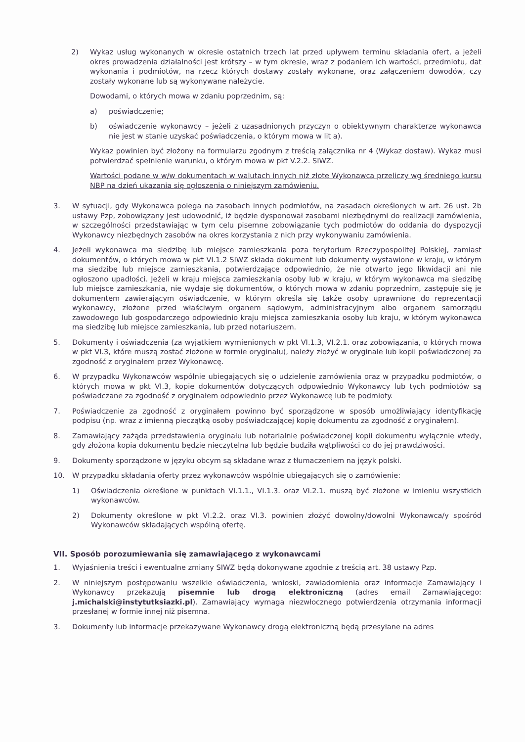2) Wykaz usług wykonanych w okresie ostatnich trzech lat przed upływem terminu składania ofert, a jeżeli okres prowadzenia działalności jest krótszy – w tym okresie, wraz z podaniem ich wartości, przedmiotu, dat wykonania i podmiotów, na rzecz których dostawy zostały wykonane, oraz załączeniem dowodów, czy zostały wykonane lub są wykonywane należycie.
Dowodami, o których mowa w zdaniu poprzednim, są:
a) poświadczenie;
b) oświadczenie wykonawcy – jeżeli z uzasadnionych przyczyn o obiektywnym charakterze wykonawca nie jest w stanie uzyskać poświadczenia, o którym mowa w lit a).
Wykaz powinien być złożony na formularzu zgodnym z treścią załącznika nr 4 (Wykaz dostaw). Wykaz musi potwierdzać spełnienie warunku, o którym mowa w pkt V.2.2. SIWZ.
Wartości podane w w/w dokumentach w walutach innych niż złote Wykonawca przeliczy wg średniego kursu NBP na dzień ukazania się ogłoszenia o niniejszym zamówieniu.
3. W sytuacji, gdy Wykonawca polega na zasobach innych podmiotów, na zasadach określonych w art. 26 ust. 2b ustawy Pzp, zobowiązany jest udowodnić, iż będzie dysponował zasobami niezbędnymi do realizacji zamówienia, w szczególności przedstawiając w tym celu pisemne zobowiązanie tych podmiotów do oddania do dyspozycji Wykonawcy niezbędnych zasobów na okres korzystania z nich przy wykonywaniu zamówienia.
4. Jeżeli wykonawca ma siedzibę lub miejsce zamieszkania poza terytorium Rzeczypospolitej Polskiej, zamiast dokumentów, o których mowa w pkt VI.1.2 SIWZ składa dokument lub dokumenty wystawione w kraju, w którym ma siedzibę lub miejsce zamieszkania, potwierdzające odpowiednio, że nie otwarto jego likwidacji ani nie ogłoszono upadłości. Jeżeli w kraju miejsca zamieszkania osoby lub w kraju, w którym wykonawca ma siedzibę lub miejsce zamieszkania, nie wydaje się dokumentów, o których mowa w zdaniu poprzednim, zastępuje się je dokumentem zawierającym oświadczenie, w którym określa się także osoby uprawnione do reprezentacji wykonawcy, złożone przed właściwym organem sądowym, administracyjnym albo organem samorządu zawodowego lub gospodarczego odpowiednio kraju miejsca zamieszkania osoby lub kraju, w którym wykonawca ma siedzibę lub miejsce zamieszkania, lub przed notariuszem.
5. Dokumenty i oświadczenia (za wyjątkiem wymienionych w pkt VI.1.3, VI.2.1. oraz zobowiązania, o których mowa w pkt VI.3, które muszą zostać złożone w formie oryginału), należy złożyć w oryginale lub kopii poświadczonej za zgodność z oryginałem przez Wykonawcę.
6. W przypadku Wykonawców wspólnie ubiegających się o udzielenie zamówienia oraz w przypadku podmiotów, o których mowa w pkt VI.3, kopie dokumentów dotyczących odpowiednio Wykonawcy lub tych podmiotów są poświadczane za zgodność z oryginałem odpowiednio przez Wykonawcę lub te podmioty.
7. Poświadczenie za zgodność z oryginałem powinno być sporządzone w sposób umożliwiający identyfikację podpisu (np. wraz z imienną pieczątką osoby poświadczającej kopię dokumentu za zgodność z oryginałem).
8. Zamawiający zażąda przedstawienia oryginału lub notarialnie poświadczonej kopii dokumentu wyłącznie wtedy, gdy złożona kopia dokumentu będzie nieczytelna lub będzie budziła wątpliwości co do jej prawdziwości.
9. Dokumenty sporządzone w języku obcym są składane wraz z tłumaczeniem na język polski.
10. W przypadku składania oferty przez wykonawców wspólnie ubiegających się o zamówienie:
1) Oświadczenia określone w punktach VI.1.1., VI.1.3. oraz VI.2.1. muszą być złożone w imieniu wszystkich wykonawców.
2) Dokumenty określone w pkt VI.2.2. oraz VI.3. powinien złożyć dowolny/dowolni Wykonawca/y spośród Wykonawców składających wspólną ofertę.
VII. Sposób porozumiewania się zamawiającego z wykonawcami
1. Wyjaśnienia treści i ewentualne zmiany SIWZ będą dokonywane zgodnie z treścią art. 38 ustawy Pzp.
2. W niniejszym postępowaniu wszelkie oświadczenia, wnioski, zawiadomienia oraz informacje Zamawiający i Wykonawcy przekazują pisemnie lub drogą elektroniczną (adres email Zamawiającego: j.michalski@instytutksiazki.pl). Zamawiający wymaga niezwłocznego potwierdzenia otrzymania informacji przesłanej w formie innej niż pisemna.
3. Dokumenty lub informacje przekazywane Wykonawcy drogą elektroniczną będą przesyłane na adres